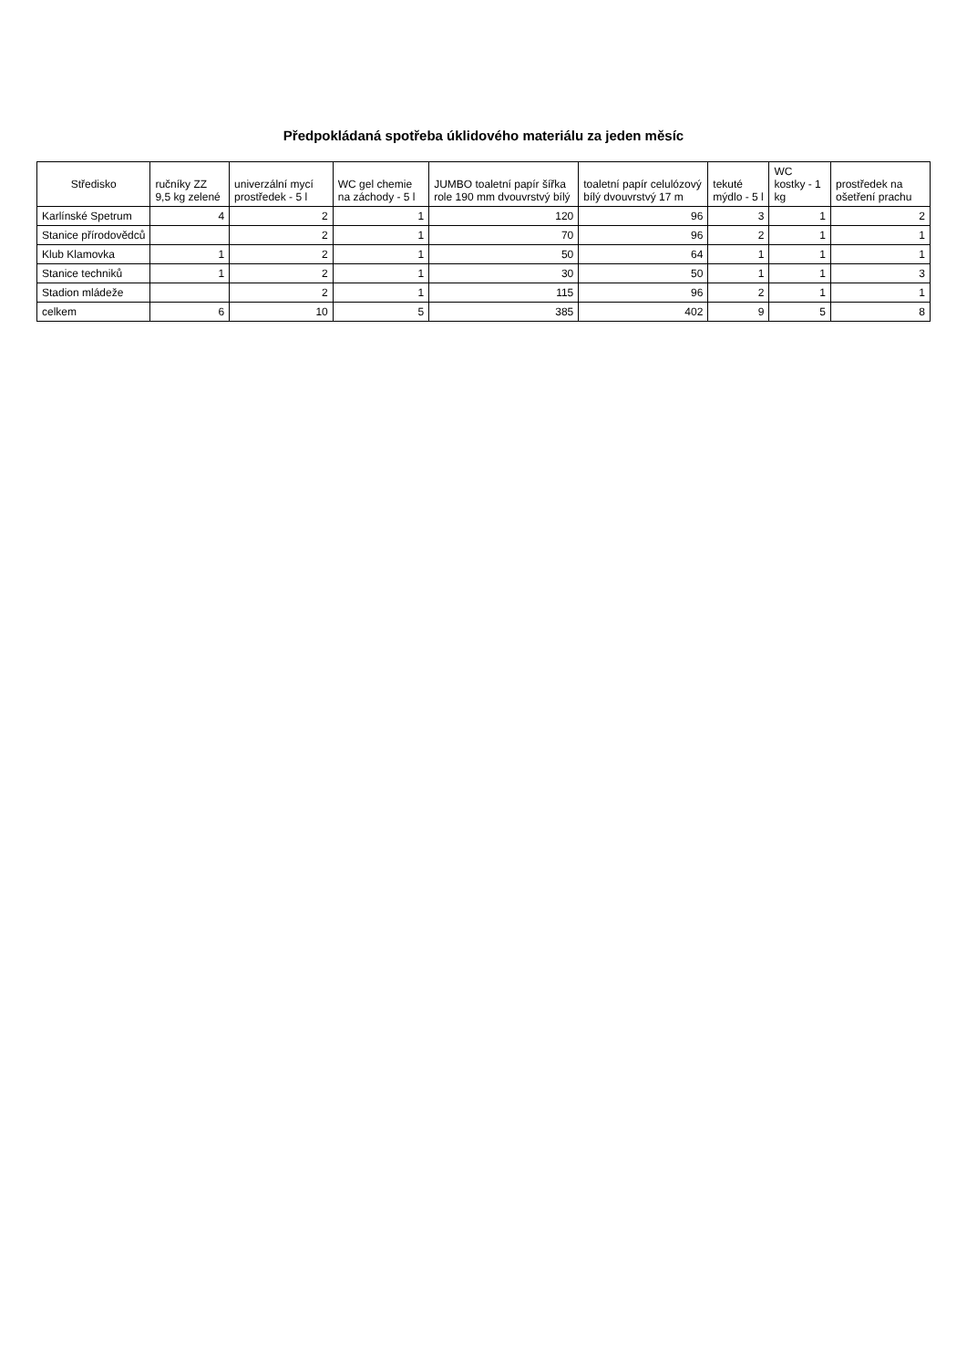Předpokládaná spotřeba úklidového materiálu za jeden měsíc
| Středisko | ručníky ZZ 9,5 kg zelené | univerzální mycí prostředek - 5 l | WC gel chemie na záchody - 5 l | JUMBO toaletní papír šířka role 190 mm dvouvrstvý bílý | toaletní papír celulózový bílý dvouvrstvý 17 m | tekuté mýdlo - 5 l | WC kostky - 1 kg | prostředek na ošetření prachu |
| --- | --- | --- | --- | --- | --- | --- | --- | --- |
| Karlínské Spetrum | 4 | 2 | 1 | 120 | 96 | 3 | 1 | 2 |
| Stanice přírodovědců | | 2 | 1 | 70 | 96 | 2 | 1 | 1 |
| Klub Klamovka | 1 | 2 | 1 | 50 | 64 | 1 | 1 | 1 |
| Stanice techniků | 1 | 2 | 1 | 30 | 50 | 1 | 1 | 3 |
| Stadion mládeže | | 2 | 1 | 115 | 96 | 2 | 1 | 1 |
| celkem | 6 | 10 | 5 | 385 | 402 | 9 | 5 | 8 |